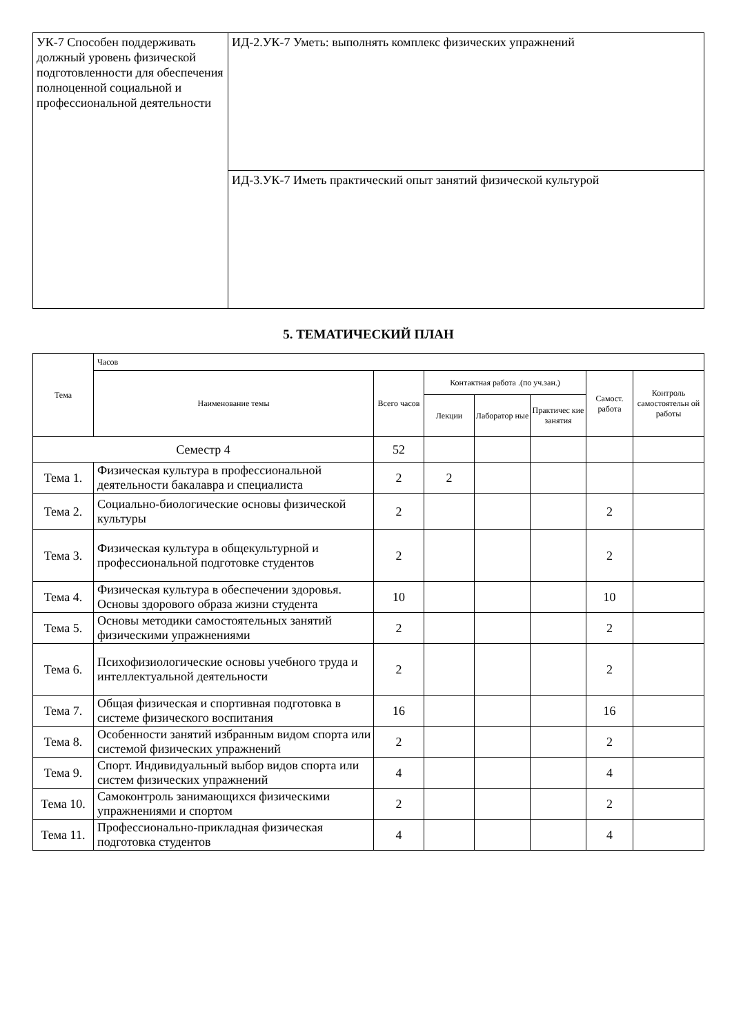| УК-7 Способен поддерживать должный уровень физической подготовленности для обеспечения полноценной социальной и профессиональной деятельности | ИД-2.УК-7 Уметь: выполнять комплекс физических упражнений |
| | ИД-3.УК-7 Иметь практический опыт занятий физической культурой |
5. ТЕМАТИЧЕСКИЙ ПЛАН
| Тема | Часов | | | | | | |
| --- | --- | --- | --- | --- | --- | --- | --- |
| | Наименование темы | Всего часов | Контактная работа .(по уч.зан.) | | | Самост. работа | Контроль самостоятельн ой работы |
| | | | Лекции | Лаборатор ные | Практичес кие занятия | | |
| Семестр 4 | | 52 | | | | | |
| Тема 1. | Физическая культура в профессиональной деятельности бакалавра и специалиста | 2 | 2 | | | | |
| Тема 2. | Социально-биологические основы физической культуры | 2 | | | | 2 | |
| Тема 3. | Физическая культура в общекультурной и профессиональной подготовке студентов | 2 | | | | 2 | |
| Тема 4. | Физическая культура в обеспечении здоровья. Основы здорового образа жизни студента | 10 | | | | 10 | |
| Тема 5. | Основы методики самостоятельных занятий физическими упражнениями | 2 | | | | 2 | |
| Тема 6. | Психофизиологические основы учебного труда и интеллектуальной деятельности | 2 | | | | 2 | |
| Тема 7. | Общая физическая и спортивная подготовка в системе физического воспитания | 16 | | | | 16 | |
| Тема 8. | Особенности занятий избранным видом спорта или системой физических упражнений | 2 | | | | 2 | |
| Тема 9. | Спорт. Индивидуальный выбор видов спорта или систем физических упражнений | 4 | | | | 4 | |
| Тема 10. | Самоконтроль занимающихся физическими упражнениями и спортом | 2 | | | | 2 | |
| Тема 11. | Профессионально-прикладная физическая подготовка студентов | 4 | | | | 4 | |